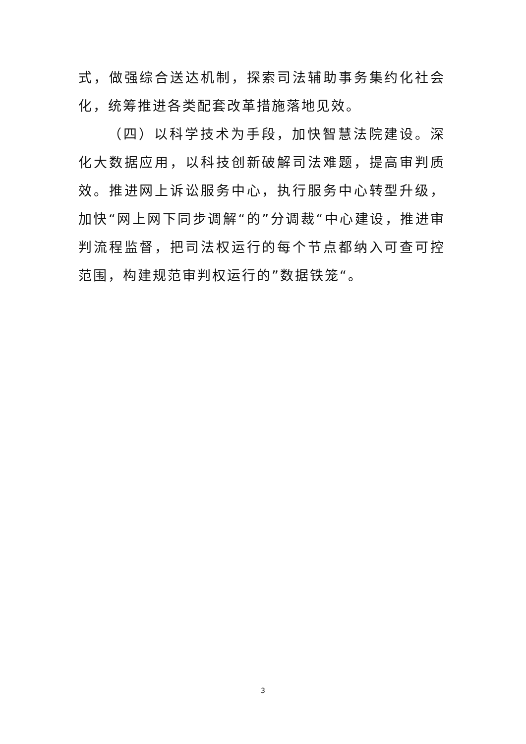式，做强综合送达机制，探索司法辅助事务集约化社会化，统筹推进各类配套改革措施落地见效。
（四）以科学技术为手段，加快智慧法院建设。深化大数据应用，以科技创新破解司法难题，提高审判质效。推进网上诉讼服务中心，执行服务中心转型升级，加快“网上网下同步调解“的”分调裁“中心建设，推进审判流程监督，把司法权运行的每个节点都纳入可查可控范围，构建规范审判权运行的”数据铁笼“。
3